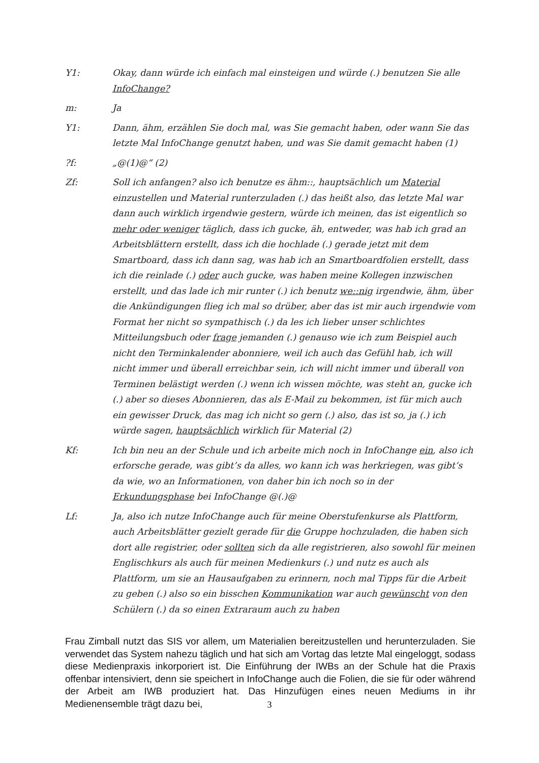Y1: Okay, dann würde ich einfach mal einsteigen und würde (.) benutzen Sie alle InfoChange?
m: Ja
Y1: Dann, ähm, erzählen Sie doch mal, was Sie gemacht haben, oder wann Sie das letzte Mal InfoChange genutzt haben, und was Sie damit gemacht haben (1)
?f: „@(1)@“ (2)
Zf: Soll ich anfangen? also ich benutze es ähm::, hauptsächlich um Material einzustellen und Material runterzuladen (.) das heißt also, das letzte Mal war dann auch wirklich irgendwie gestern, würde ich meinen, das ist eigentlich so mehr oder weniger täglich, dass ich gucke, äh, entweder, was hab ich grad an Arbeitsblättern erstellt, dass ich die hochlade (.) gerade jetzt mit dem Smartboard, dass ich dann sag, was hab ich an Smartboardfolien erstellt, dass ich die reinlade (.) oder auch gucke, was haben meine Kollegen inzwischen erstellt, und das lade ich mir runter (.) ich benutz we::nig irgendwie, ähm, über die Ankündigungen flieg ich mal so drüber, aber das ist mir auch irgendwie vom Format her nicht so sympathisch (.) da les ich lieber unser schlichtes Mitteilungsbuch oder frage jemanden (.) genauso wie ich zum Beispiel auch nicht den Terminkalender abonniere, weil ich auch das Gefühl hab, ich will nicht immer und überall erreichbar sein, ich will nicht immer und überall von Terminen belästigt werden (.) wenn ich wissen möchte, was steht an, gucke ich (.) aber so dieses Abonnieren, das als E-Mail zu bekommen, ist für mich auch ein gewisser Druck, das mag ich nicht so gern (.) also, das ist so, ja (.) ich würde sagen, hauptsächlich wirklich für Material (2)
Kf: Ich bin neu an der Schule und ich arbeite mich noch in InfoChange ein, also ich erforsche gerade, was gibt’s da alles, wo kann ich was herkriegen, was gibt’s da wie, wo an Informationen, von daher bin ich noch so in der Erkundungsphase bei InfoChange @(.)@
Lf: Ja, also ich nutze InfoChange auch für meine Oberstufenkurse als Plattform, auch Arbeitsblätter gezielt gerade für die Gruppe hochzuladen, die haben sich dort alle registrier, oder sollten sich da alle registrieren, also sowohl für meinen Englischkurs als auch für meinen Medienkurs (.) und nutz es auch als Plattform, um sie an Hausaufgaben zu erinnern, noch mal Tipps für die Arbeit zu geben (.) also so ein bisschen Kommunikation war auch gewünscht von den Schülern (.) da so einen Extraraum auch zu haben
Frau Zimball nutzt das SIS vor allem, um Materialien bereitzustellen und herunterzuladen. Sie verwendet das System nahezu täglich und hat sich am Vortag das letzte Mal eingeloggt, sodass diese Medienpraxis inkorporiert ist. Die Einführung der IWBs an der Schule hat die Praxis offenbar intensiviert, denn sie speichert in InfoChange auch die Folien, die sie für oder während der Arbeit am IWB produziert hat. Das Hinzufügen eines neuen Mediums in ihr Medienensemble trägt dazu bei,
3